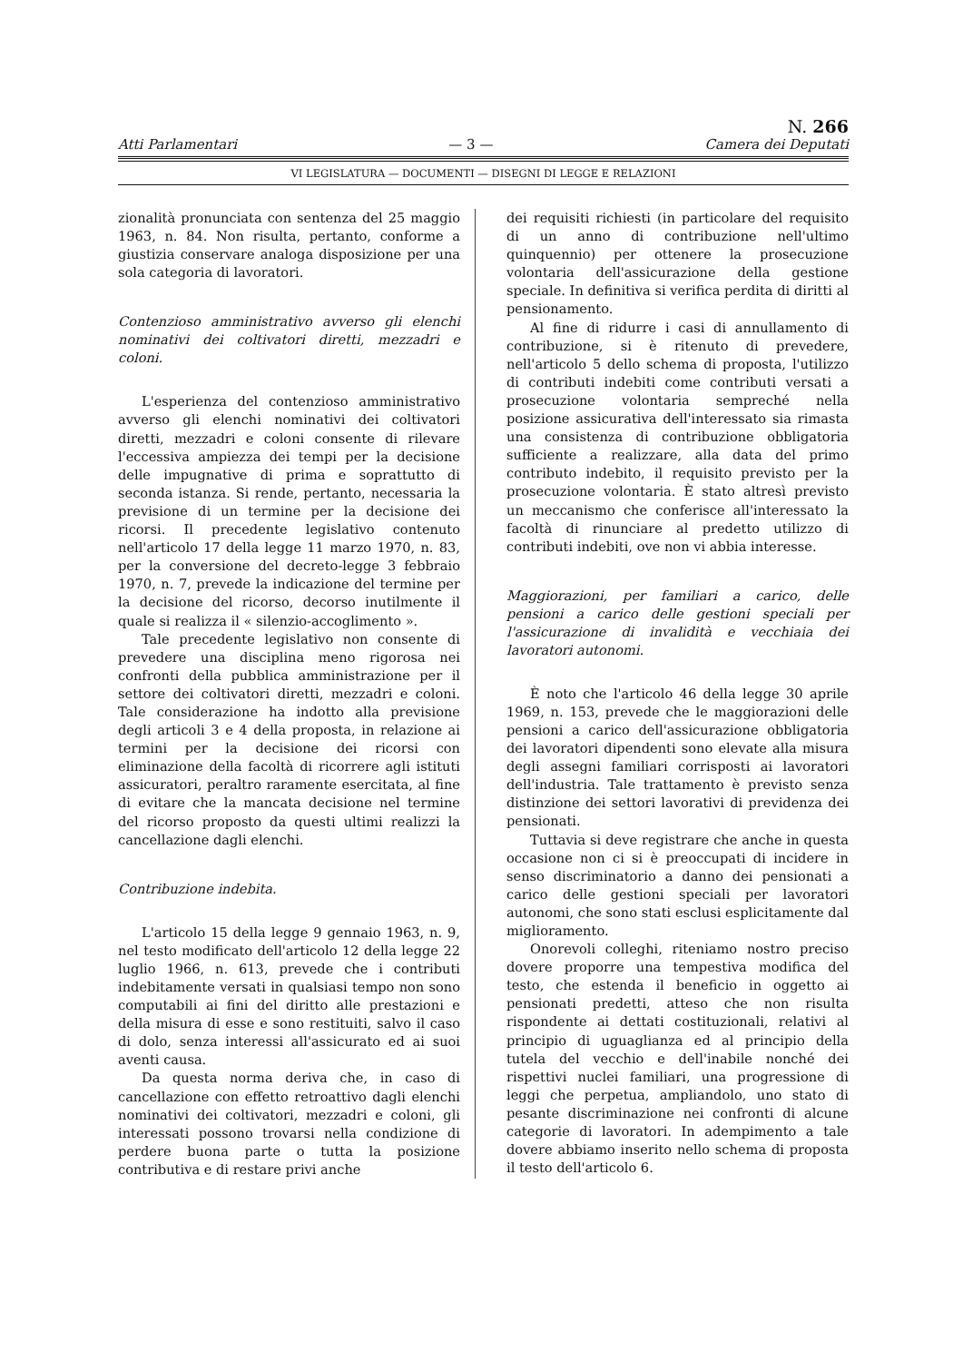Atti Parlamentari — 3 — N. 266
Camera dei Deputati
VI LEGISLATURA — DOCUMENTI — DISEGNI DI LEGGE E RELAZIONI
zionalità pronunciata con sentenza del 25 maggio 1963, n. 84. Non risulta, pertanto, conforme a giustizia conservare analoga disposizione per una sola categoria di lavoratori.
Contenzioso amministrativo avverso gli elenchi nominativi dei coltivatori diretti, mezzadri e coloni.
L'esperienza del contenzioso amministrativo avverso gli elenchi nominativi dei coltivatori diretti, mezzadri e coloni consente di rilevare l'eccessiva ampiezza dei tempi per la decisione delle impugnative di prima e soprattutto di seconda istanza. Si rende, pertanto, necessaria la previsione di un termine per la decisione dei ricorsi. Il precedente legislativo contenuto nell'articolo 17 della legge 11 marzo 1970, n. 83, per la conversione del decreto-legge 3 febbraio 1970, n. 7, prevede la indicazione del termine per la decisione del ricorso, decorso inutilmente il quale si realizza il « silenzio-accoglimento ».
Tale precedente legislativo non consente di prevedere una disciplina meno rigorosa nei confronti della pubblica amministrazione per il settore dei coltivatori diretti, mezzadri e coloni. Tale considerazione ha indotto alla previsione degli articoli 3 e 4 della proposta, in relazione ai termini per la decisione dei ricorsi con eliminazione della facoltà di ricorrere agli istituti assicuratori, peraltro raramente esercitata, al fine di evitare che la mancata decisione nel termine del ricorso proposto da questi ultimi realizzi la cancellazione dagli elenchi.
Contribuzione indebita.
L'articolo 15 della legge 9 gennaio 1963, n. 9, nel testo modificato dell'articolo 12 della legge 22 luglio 1966, n. 613, prevede che i contributi indebitamente versati in qualsiasi tempo non sono computabili ai fini del diritto alle prestazioni e della misura di esse e sono restituiti, salvo il caso di dolo, senza interessi all'assicurato ed ai suoi aventi causa.
Da questa norma deriva che, in caso di cancellazione con effetto retroattivo dagli elenchi nominativi dei coltivatori, mezzadri e coloni, gli interessati possono trovarsi nella condizione di perdere buona parte o tutta la posizione contributiva e di restare privi anche
dei requisiti richiesti (in particolare del requisito di un anno di contribuzione nell'ultimo quinquennio) per ottenere la prosecuzione volontaria dell'assicurazione della gestione speciale. In definitiva si verifica perdita di diritti al pensionamento.
Al fine di ridurre i casi di annullamento di contribuzione, si è ritenuto di prevedere, nell'articolo 5 dello schema di proposta, l'utilizzo di contributi indebiti come contributi versati a prosecuzione volontaria sempreché nella posizione assicurativa dell'interessato sia rimasta una consistenza di contribuzione obbligatoria sufficiente a realizzare, alla data del primo contributo indebito, il requisito previsto per la prosecuzione volontaria. È stato altresì previsto un meccanismo che conferisce all'interessato la facoltà di rinunciare al predetto utilizzo di contributi indebiti, ove non vi abbia interesse.
Maggiorazioni, per familiari a carico, delle pensioni a carico delle gestioni speciali per l'assicurazione di invalidità e vecchiaia dei lavoratori autonomi.
È noto che l'articolo 46 della legge 30 aprile 1969, n. 153, prevede che le maggiorazioni delle pensioni a carico dell'assicurazione obbligatoria dei lavoratori dipendenti sono elevate alla misura degli assegni familiari corrisposti ai lavoratori dell'industria. Tale trattamento è previsto senza distinzione dei settori lavorativi di previdenza dei pensionati.
Tuttavia si deve registrare che anche in questa occasione non ci si è preoccupati di incidere in senso discriminatorio a danno dei pensionati a carico delle gestioni speciali per lavoratori autonomi, che sono stati esclusi esplicitamente dal miglioramento.
Onorevoli colleghi, riteniamo nostro preciso dovere proporre una tempestiva modifica del testo, che estenda il beneficio in oggetto ai pensionati predetti, atteso che non risulta rispondente ai dettati costituzionali, relativi al principio di uguaglianza ed al principio della tutela del vecchio e dell'inabile nonché dei rispettivi nuclei familiari, una progressione di leggi che perpetua, ampliandolo, uno stato di pesante discriminazione nei confronti di alcune categorie di lavoratori. In adempimento a tale dovere abbiamo inserito nello schema di proposta il testo dell'articolo 6.